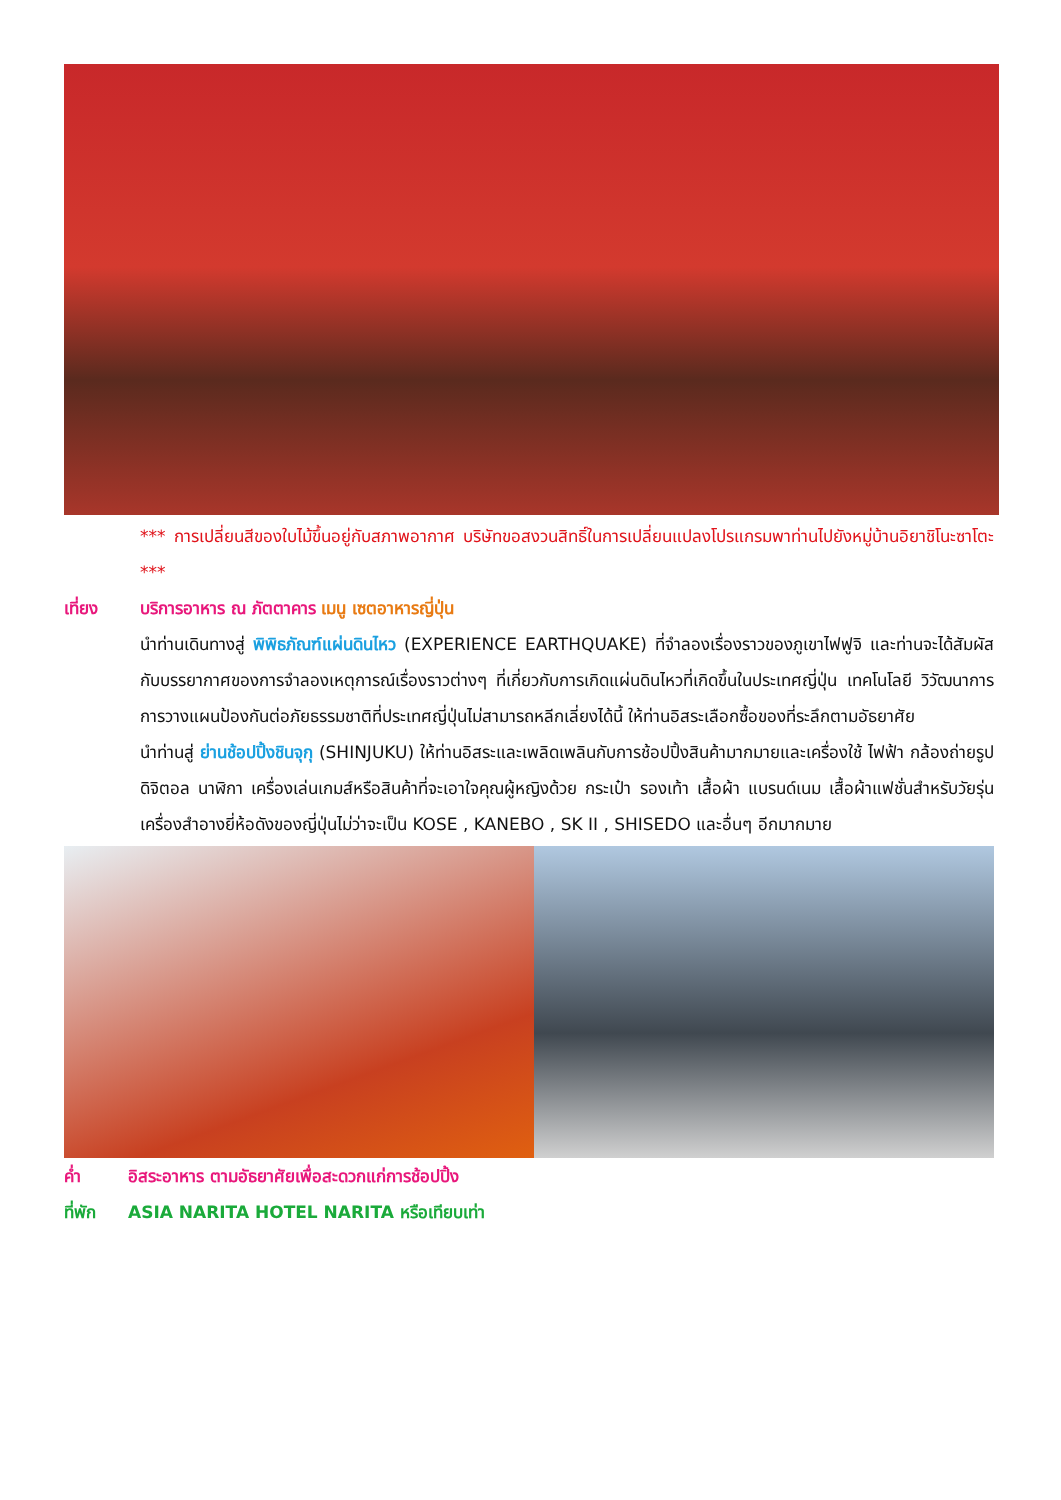*** การเปลี่ยนสีของใบไม้ขึ้นอยู่กับสภาพอากาศ บริษัทขอสงวนสิทธิ์ในการเปลี่ยนแปลงโปรแกรมพาท่านไปยังหมู่บ้านอิยาชิโนะซาโตะ ***
เที่ยง บริการอาหาร ณ ภัตตาคาร เมนู เซตอาหารญี่ปุ่น
นำท่านเดินทางสู่ พิพิธภัณฑ์แผ่นดินไหว (EXPERIENCE EARTHQUAKE) ที่จำลองเรื่องราวของภูเขาไฟฟูจิ และท่านจะได้สัมผัสกับบรรยากาศของการจำลองเหตุการณ์เรื่องราวต่างๆ ที่เกี่ยวกับการเกิดแผ่นดินไหวที่เกิดขึ้นในประเทศญี่ปุ่น เทคโนโลยี วิวัฒนาการ การวางแผนป้องกันต่อภัยธรรมชาติที่ประเทศญี่ปุ่นไม่สามารถหลีกเลี่ยงได้นี้ ให้ท่านอิสระเลือกซื้อของที่ระลึกตามอัธยาศัย
นำท่านสู่ ย่านช้อปปิ้งชินจุกุ (SHINJUKU) ให้ท่านอิสระและเพลิดเพลินกับการช้อปปิ้งสินค้ามากมายและเครื่องใช้ ไฟฟ้า กล้องถ่ายรูปดิจิตอล นาฬิกา เครื่องเล่นเกมส์หรือสินค้าที่จะเอาใจคุณผู้หญิงด้วย กระเป๋า รองเท้า เสื้อผ้า แบรนด์เนม เสื้อผ้าแฟชั่นสำหรับวัยรุ่น เครื่องสำอางยี่ห้อดังของญี่ปุ่นไม่ว่าจะเป็น KOSE , KANEBO , SK II , SHISEDO และอื่นๆ อีกมากมาย
ค่ำ อิสระอาหาร ตามอัธยาศัยเพื่อสะดวกแก่การช้อปปิ้ง
ที่พัก ASIA NARITA HOTEL NARITA หรือเทียบเท่า